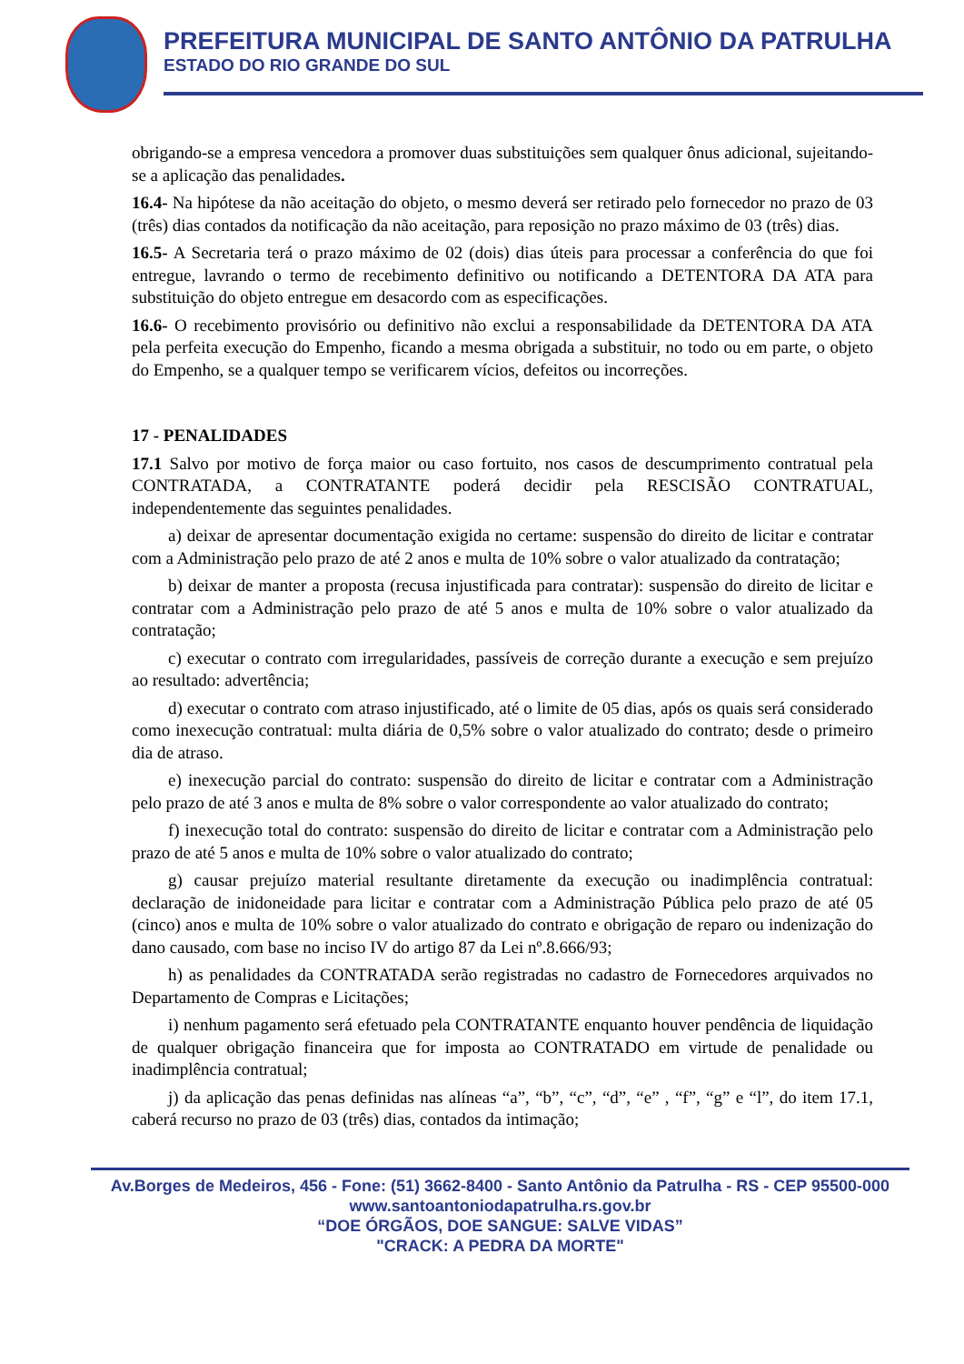PREFEITURA MUNICIPAL DE SANTO ANTÔNIO DA PATRULHA
ESTADO DO RIO GRANDE DO SUL
obrigando-se a empresa vencedora a promover duas substituições sem qualquer ônus adicional, sujeitando-se a aplicação das penalidades.
16.4- Na hipótese da não aceitação do objeto, o mesmo deverá ser retirado pelo fornecedor no prazo de 03 (três) dias contados da notificação da não aceitação, para reposição no prazo máximo de 03 (três) dias.
16.5- A Secretaria terá o prazo máximo de 02 (dois) dias úteis para processar a conferência do que foi entregue, lavrando o termo de recebimento definitivo ou notificando a DETENTORA DA ATA para substituição do objeto entregue em desacordo com as especificações.
16.6- O recebimento provisório ou definitivo não exclui a responsabilidade da DETENTORA DA ATA pela perfeita execução do Empenho, ficando a mesma obrigada a substituir, no todo ou em parte, o objeto do Empenho, se a qualquer tempo se verificarem vícios, defeitos ou incorreções.
17 - PENALIDADES
17.1 Salvo por motivo de força maior ou caso fortuito, nos casos de descumprimento contratual pela CONTRATADA, a CONTRATANTE poderá decidir pela RESCISÃO CONTRATUAL, independentemente das seguintes penalidades.
a) deixar de apresentar documentação exigida no certame: suspensão do direito de licitar e contratar com a Administração pelo prazo de até 2 anos e multa de 10% sobre o valor atualizado da contratação;
b) deixar de manter a proposta (recusa injustificada para contratar): suspensão do direito de licitar e contratar com a Administração pelo prazo de até 5 anos e multa de 10% sobre o valor atualizado da contratação;
c) executar o contrato com irregularidades, passíveis de correção durante a execução e sem prejuízo ao resultado: advertência;
d) executar o contrato com atraso injustificado, até o limite de 05 dias, após os quais será considerado como inexecução contratual: multa diária de 0,5% sobre o valor atualizado do contrato; desde o primeiro dia de atraso.
e) inexecução parcial do contrato: suspensão do direito de licitar e contratar com a Administração pelo prazo de até 3 anos e multa de 8% sobre o valor correspondente ao valor atualizado do contrato;
f) inexecução total do contrato: suspensão do direito de licitar e contratar com a Administração pelo prazo de até 5 anos e multa de 10% sobre o valor atualizado do contrato;
g) causar prejuízo material resultante diretamente da execução ou inadimplência contratual: declaração de inidoneidade para licitar e contratar com a Administração Pública pelo prazo de até 05 (cinco) anos e multa de 10% sobre o valor atualizado do contrato e obrigação de reparo ou indenização do dano causado, com base no inciso IV do artigo 87 da Lei nº.8.666/93;
h) as penalidades da CONTRATADA serão registradas no cadastro de Fornecedores arquivados no Departamento de Compras e Licitações;
i) nenhum pagamento será efetuado pela CONTRATANTE enquanto houver pendência de liquidação de qualquer obrigação financeira que for imposta ao CONTRATADO em virtude de penalidade ou inadimplência contratual;
j) da aplicação das penas definidas nas alíneas “a”, “b”, “c”, “d”, “e” , “f”, “g” e “l”, do item 17.1, caberá recurso no prazo de 03 (três) dias, contados da intimação;
Av.Borges de Medeiros, 456 - Fone: (51) 3662-8400 - Santo Antônio da Patrulha - RS - CEP 95500-000
www.santoantoniodapatrulha.rs.gov.br
“DOE ÓRGÃOS, DOE SANGUE: SALVE VIDAS”
"CRACK: A PEDRA DA MORTE"